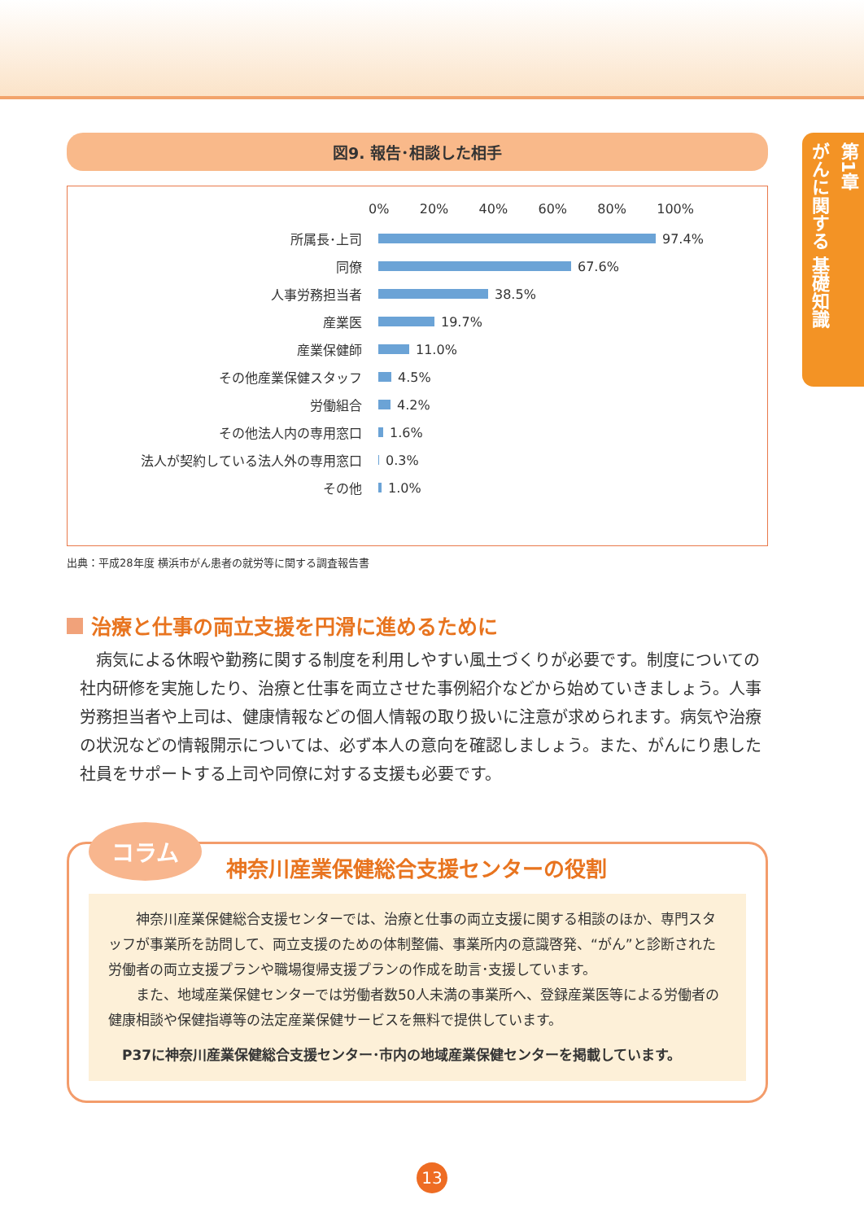第1章
がんに関する 基礎知識
図9. 報告･相談した相手
0% 20% 40% 60% 80% 100%
所属長･上司 97.4%
同僚 67.6%
人事労務担当者 38.5%
産業医 19.7%
産業保健師 11.0%
その他産業保健スタッフ 4.5%
労働組合 4.2%
その他法人内の専用窓口 1.6%
法人が契約している法人外の専用窓口 0.3%
その他 1.0%
出典：平成28年度 横浜市がん患者の就労等に関する調査報告書
治療と仕事の両立支援を円滑に進めるために
病気による休暇や勤務に関する制度を利用しやすい風土づくりが必要です。制度についての社内研修を実施したり、治療と仕事を両立させた事例紹介などから始めていきましょう。人事労務担当者や上司は、健康情報などの個人情報の取り扱いに注意が求められます。病気や治療の状況などの情報開示については、必ず本人の意向を確認しましょう。また、がんにり患した社員をサポートする上司や同僚に対する支援も必要です。
コラム 神奈川産業保健総合支援センターの役割
　神奈川産業保健総合支援センターでは、治療と仕事の両立支援に関する相談のほか、専門スタッフが事業所を訪問して、両立支援のための体制整備、事業所内の意識啓発、“がん”と診断された労働者の両立支援プランや職場復帰支援プランの作成を助言･支援しています。
　また、地域産業保健センターでは労働者数50人未満の事業所へ、登録産業医等による労働者の健康相談や保健指導等の法定産業保健サービスを無料で提供しています。
P37に神奈川産業保健総合支援センター･市内の地域産業保健センターを掲載しています。
13